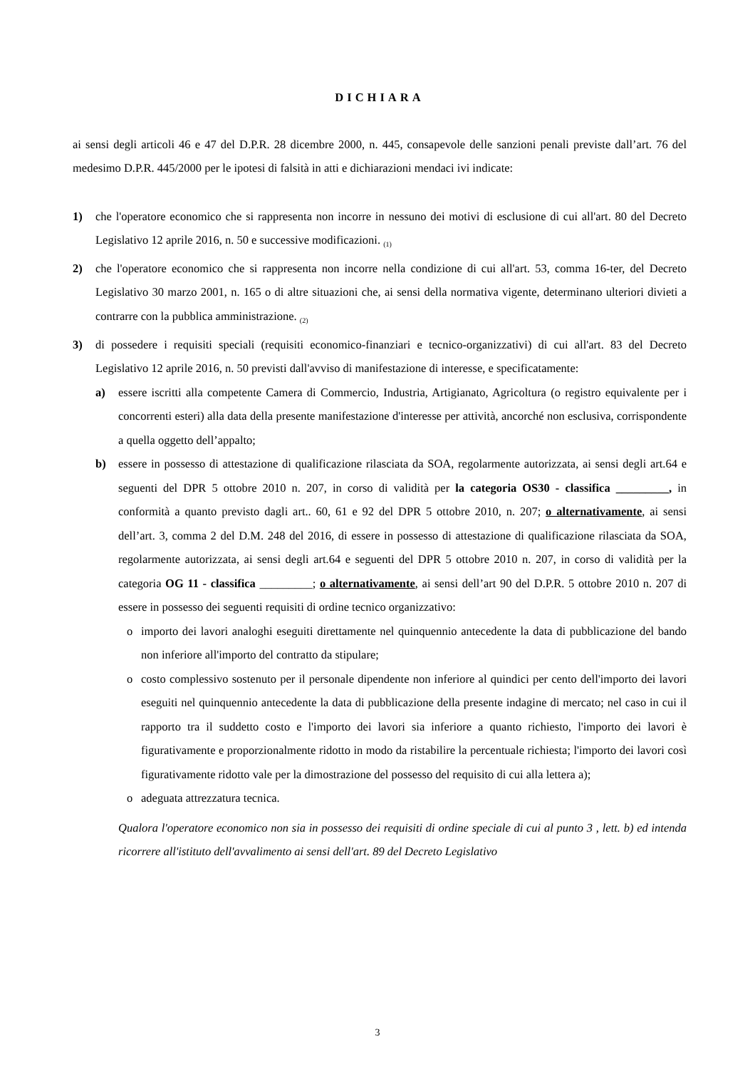DICHIARA
ai sensi degli articoli 46 e 47 del D.P.R. 28 dicembre 2000, n. 445, consapevole delle sanzioni penali previste dall’art. 76 del medesimo D.P.R. 445/2000 per le ipotesi di falsità in atti e dichiarazioni mendaci ivi indicate:
1) che l'operatore economico che si rappresenta non incorre in nessuno dei motivi di esclusione di cui all'art. 80 del Decreto Legislativo 12 aprile 2016, n. 50 e successive modificazioni. <sub>(1)</sub>
2) che l'operatore economico che si rappresenta non incorre nella condizione di cui all'art. 53, comma 16-ter, del Decreto Legislativo 30 marzo 2001, n. 165 o di altre situazioni che, ai sensi della normativa vigente, determinano ulteriori divieti a contrarre con la pubblica amministrazione. <sub>(2)</sub>
3) di possedere i requisiti speciali (requisiti economico-finanziari e tecnico-organizzativi) di cui all'art. 83 del Decreto Legislativo 12 aprile 2016, n. 50 previsti dall'avviso di manifestazione di interesse, e specificatamente:
a) essere iscritti alla competente Camera di Commercio, Industria, Artigianato, Agricoltura (o registro equivalente per i concorrenti esteri) alla data della presente manifestazione d'interesse per attività, ancorché non esclusiva, corrispondente a quella oggetto dell’appalto;
b) essere in possesso di attestazione di qualificazione rilasciata da SOA, regolarmente autorizzata, ai sensi degli art.64 e seguenti del DPR 5 ottobre 2010 n. 207, in corso di validità per la categoria OS30 - classifica _________, in conformità a quanto previsto dagli art.. 60, 61 e 92 del DPR 5 ottobre 2010, n. 207; o alternativamente, ai sensi dell’art. 3, comma 2 del D.M. 248 del 2016, di essere in possesso di attestazione di qualificazione rilasciata da SOA, regolarmente autorizzata, ai sensi degli art.64 e seguenti del DPR 5 ottobre 2010 n. 207, in corso di validità per la categoria OG 11 - classifica _________; o alternativamente, ai sensi dell’art 90 del D.P.R. 5 ottobre 2010 n. 207 di essere in possesso dei seguenti requisiti di ordine tecnico organizzativo:
o importo dei lavori analoghi eseguiti direttamente nel quinquennio antecedente la data di pubblicazione del bando non inferiore all'importo del contratto da stipulare;
o costo complessivo sostenuto per il personale dipendente non inferiore al quindici per cento dell'importo dei lavori eseguiti nel quinquennio antecedente la data di pubblicazione della presente indagine di mercato; nel caso in cui il rapporto tra il suddetto costo e l'importo dei lavori sia inferiore a quanto richiesto, l'importo dei lavori è figurativamente e proporzionalmente ridotto in modo da ristabilire la percentuale richiesta; l'importo dei lavori così figurativamente ridotto vale per la dimostrazione del possesso del requisito di cui alla lettera a);
o adeguata attrezzatura tecnica.
Qualora l'operatore economico non sia in possesso dei requisiti di ordine speciale di cui al punto 3 , lett. b) ed intenda ricorrere all'istituto dell'avvalimento ai sensi dell'art. 89 del Decreto Legislativo
3